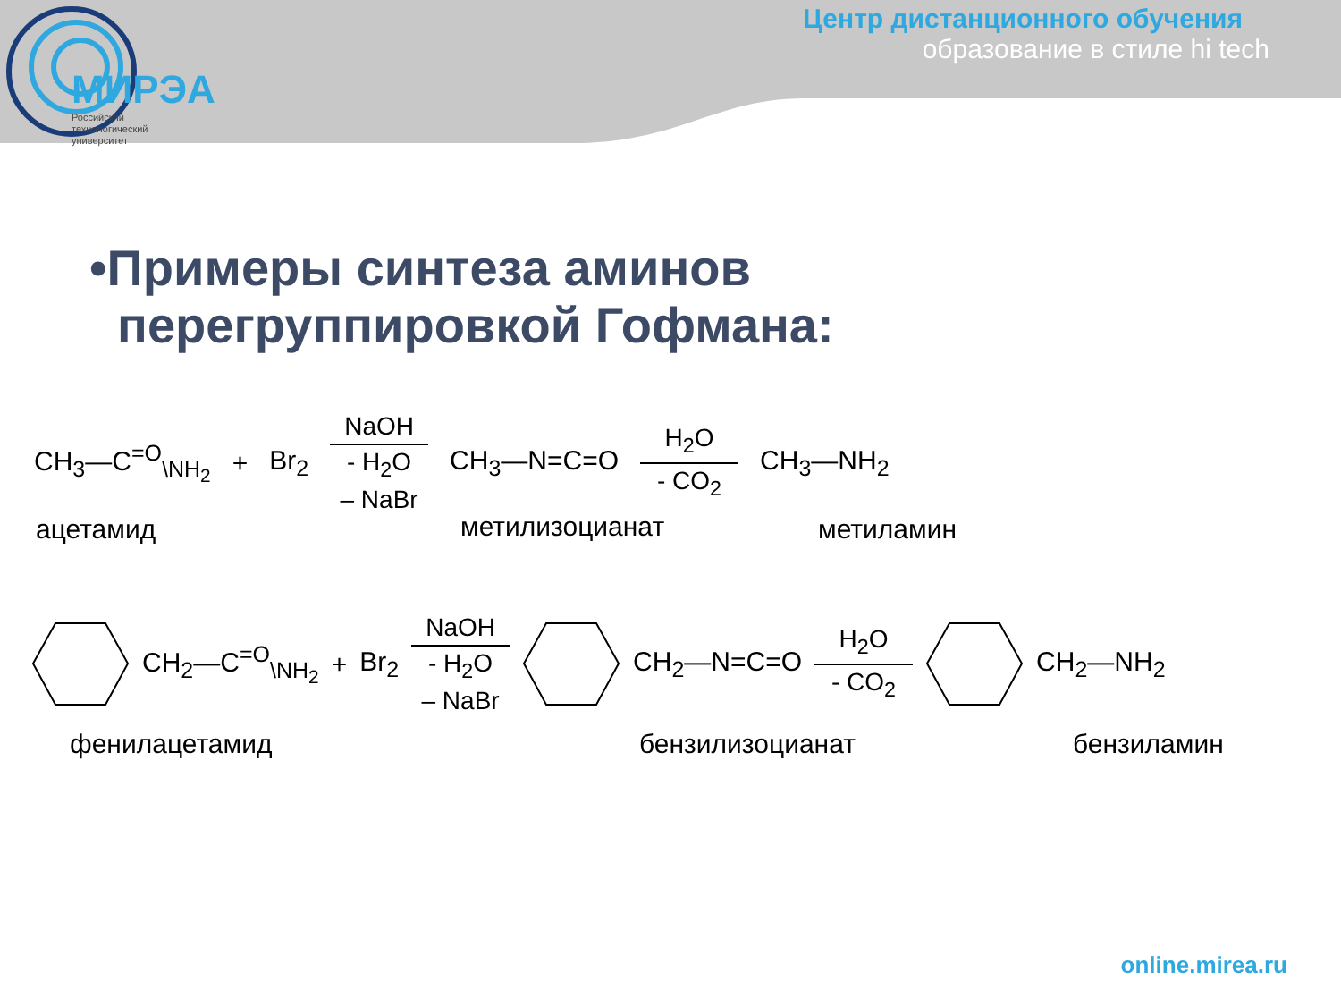МИРЭА
Российский
технологический
университет
Центр дистанционного обучения
образование в стиле hi tech
•Примеры синтеза аминов
перегруппировкой Гофмана:
CH<sub>3</sub>—C<sup>=O</sup><sub>\NH<sub>2</sub></sub> + Br<sub>2</sub> NaOH
- H<sub>2</sub>O
– NaBr CH<sub>3</sub>—N=C=O H<sub>2</sub>O
- CO<sub>2</sub> CH<sub>3</sub>—NH<sub>2</sub>
ацетамид метилизоцианат метиламин
CH<sub>2</sub>—C<sup>=O</sup><sub>\NH<sub>2</sub></sub> + Br<sub>2</sub> NaOH
- H<sub>2</sub>O
– NaBr CH<sub>2</sub>—N=C=O H<sub>2</sub>O
- CO<sub>2</sub> CH<sub>2</sub>—NH<sub>2</sub>
фенилацетамид бензилизоцианат бензиламин
online.mirea.ru